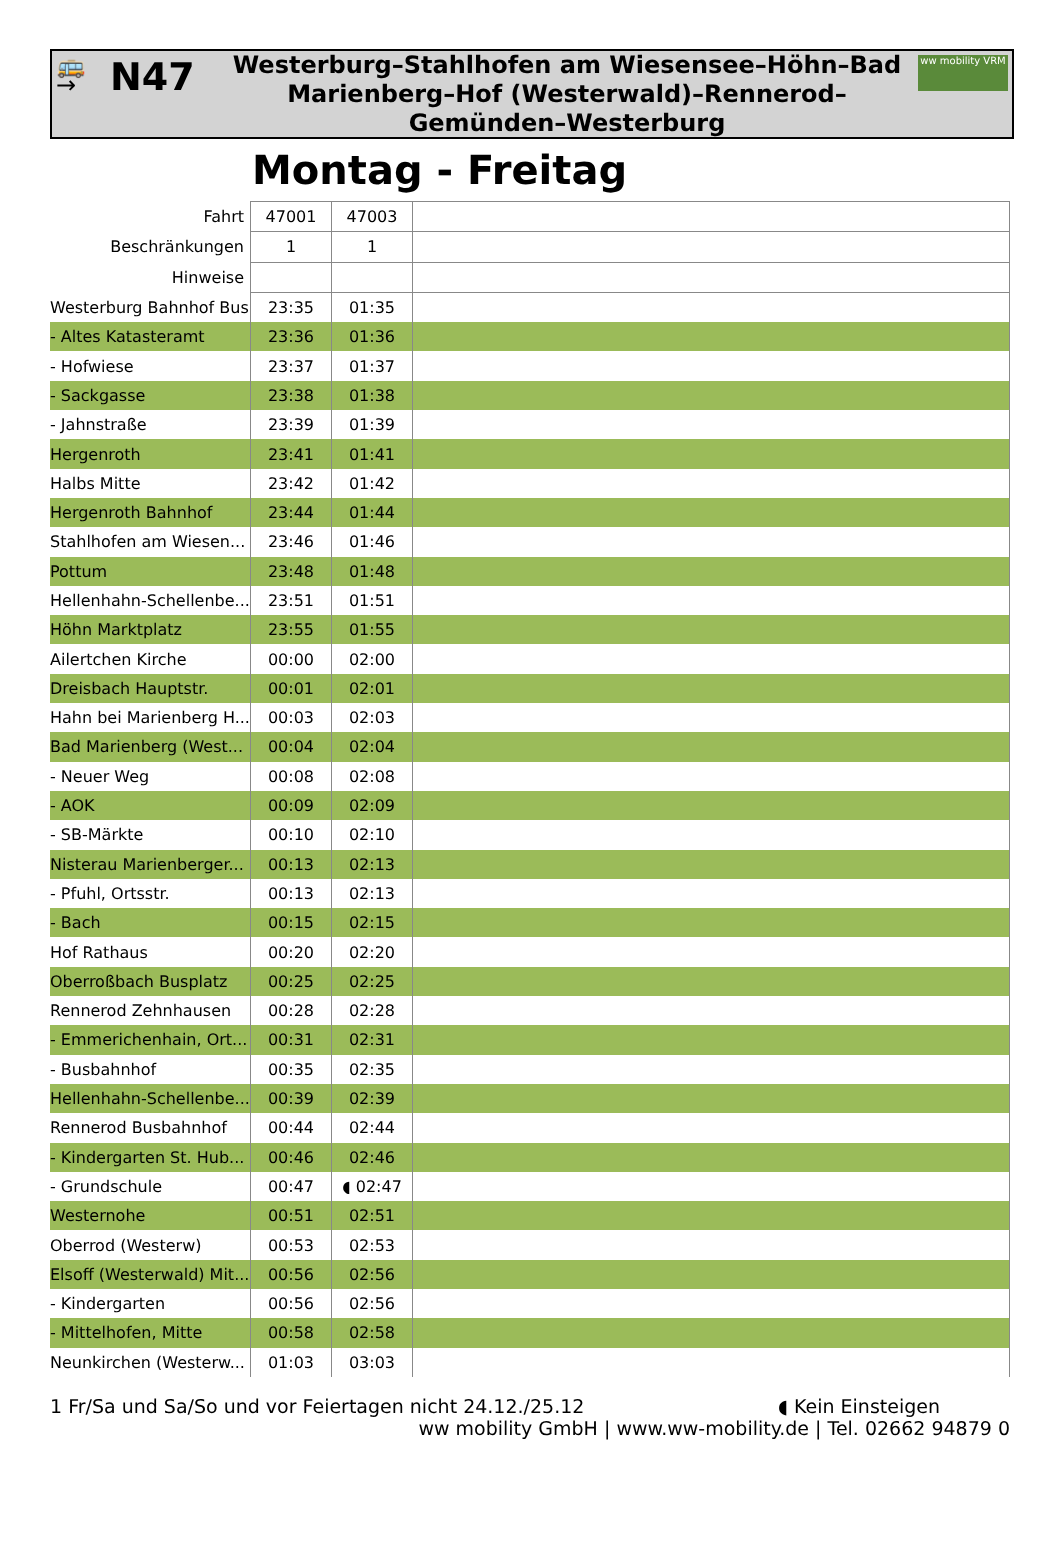🚌
→
N47
Westerburg–Stahlhofen am Wiesensee–Höhn–Bad Marienberg–Hof (Westerwald)–Rennerod–Gemünden–Westerburg
ww mobility VRM
Montag - Freitag
| Fahrt | 47001 | 47003 | |
| Beschränkungen | 1 | 1 | |
| Hinweise | | | |
| Westerburg Bahnhof Bus | 23:35 | 01:35 | |
| - Altes Katasteramt | 23:36 | 01:36 | |
| - Hofwiese | 23:37 | 01:37 | |
| - Sackgasse | 23:38 | 01:38 | |
| - Jahnstraße | 23:39 | 01:39 | |
| Hergenroth | 23:41 | 01:41 | |
| Halbs Mitte | 23:42 | 01:42 | |
| Hergenroth Bahnhof | 23:44 | 01:44 | |
| Stahlhofen am Wiesen... | 23:46 | 01:46 | |
| Pottum | 23:48 | 01:48 | |
| Hellenhahn-Schellenbe... | 23:51 | 01:51 | |
| Höhn Marktplatz | 23:55 | 01:55 | |
| Ailertchen Kirche | 00:00 | 02:00 | |
| Dreisbach Hauptstr. | 00:01 | 02:01 | |
| Hahn bei Marienberg H... | 00:03 | 02:03 | |
| Bad Marienberg (West... | 00:04 | 02:04 | |
| - Neuer Weg | 00:08 | 02:08 | |
| - AOK | 00:09 | 02:09 | |
| - SB-Märkte | 00:10 | 02:10 | |
| Nisterau Marienberger... | 00:13 | 02:13 | |
| - Pfuhl, Ortsstr. | 00:13 | 02:13 | |
| - Bach | 00:15 | 02:15 | |
| Hof Rathaus | 00:20 | 02:20 | |
| Oberroßbach Busplatz | 00:25 | 02:25 | |
| Rennerod Zehnhausen | 00:28 | 02:28 | |
| - Emmerichenhain, Ort... | 00:31 | 02:31 | |
| - Busbahnhof | 00:35 | 02:35 | |
| Hellenhahn-Schellenbe... | 00:39 | 02:39 | |
| Rennerod Busbahnhof | 00:44 | 02:44 | |
| - Kindergarten St. Hub... | 00:46 | 02:46 | |
| - Grundschule | 00:47 | ◖ 02:47 | |
| Westernohe | 00:51 | 02:51 | |
| Oberrod (Westerw) | 00:53 | 02:53 | |
| Elsoff (Westerwald) Mit... | 00:56 | 02:56 | |
| - Kindergarten | 00:56 | 02:56 | |
| - Mittelhofen, Mitte | 00:58 | 02:58 | |
| Neunkirchen (Westerw... | 01:03 | 03:03 | |
1 Fr/Sa und Sa/So und vor Feiertagen nicht 24.12./25.12 ◖ Kein Einsteigen
ww mobility GmbH | www.ww-mobility.de | Tel. 02662 94879 0